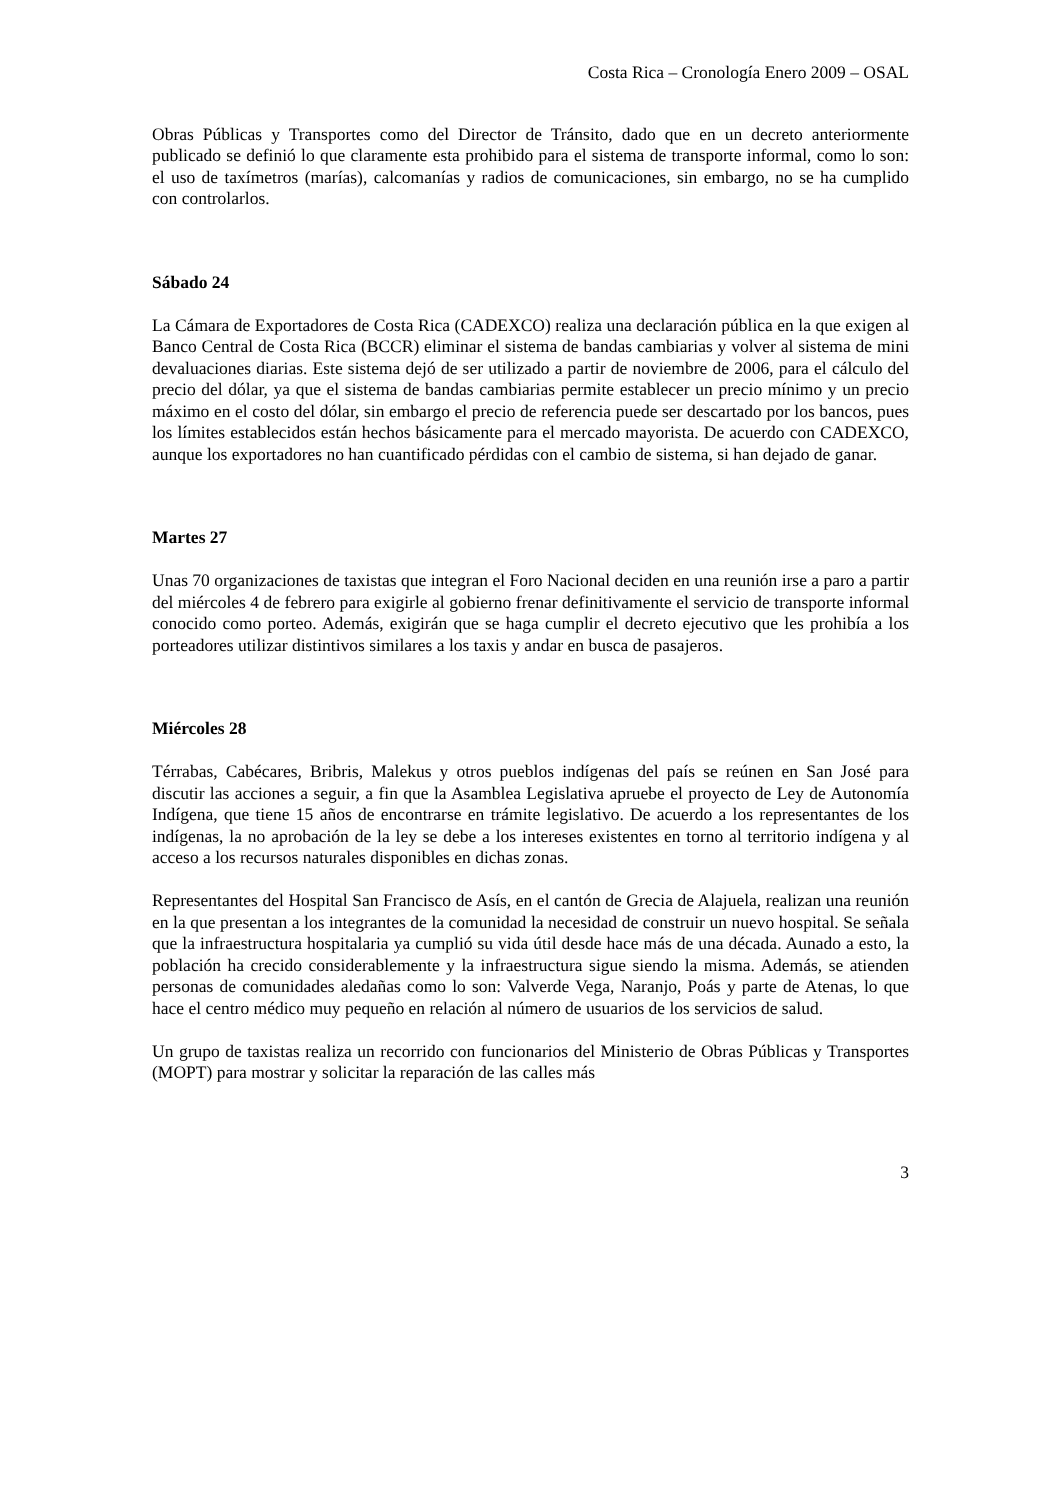Costa Rica – Cronología Enero 2009 – OSAL
Obras Públicas y Transportes como del Director de Tránsito, dado que en un decreto anteriormente publicado se definió lo que claramente esta prohibido para el sistema de transporte informal, como lo son: el uso de taxímetros (marías), calcomanías y radios de comunicaciones, sin embargo, no se ha cumplido con controlarlos.
Sábado 24
La Cámara de Exportadores de Costa Rica (CADEXCO) realiza una declaración pública en la que exigen al Banco Central de Costa Rica (BCCR) eliminar el sistema de bandas cambiarias y volver al sistema de mini devaluaciones diarias. Este sistema dejó de ser utilizado a partir de noviembre de 2006, para el cálculo del precio del dólar, ya que el sistema de bandas cambiarias permite establecer un precio mínimo y un precio máximo en el costo del dólar, sin embargo el precio de referencia puede ser descartado por los bancos, pues los límites establecidos están hechos básicamente para el mercado mayorista. De acuerdo con CADEXCO, aunque los exportadores no han cuantificado pérdidas con el cambio de sistema, si han dejado de ganar.
Martes 27
Unas 70 organizaciones de taxistas que integran el Foro Nacional deciden en una reunión irse a paro a partir del miércoles 4 de febrero para exigirle al gobierno frenar definitivamente el servicio de transporte informal conocido como porteo. Además, exigirán que se haga cumplir el decreto ejecutivo que les prohibía a los porteadores utilizar distintivos similares a los taxis y andar en busca de pasajeros.
Miércoles 28
Térrabas, Cabécares, Bribris, Malekus y otros pueblos indígenas del país se reúnen en San José para discutir las acciones a seguir, a fin que la Asamblea Legislativa apruebe el proyecto de Ley de Autonomía Indígena, que tiene 15 años de encontrarse en trámite legislativo. De acuerdo a los representantes de los indígenas, la no aprobación de la ley se debe a los intereses existentes en torno al territorio indígena y al acceso a los recursos naturales disponibles en dichas zonas.
Representantes del Hospital San Francisco de Asís, en el cantón de Grecia de Alajuela, realizan una reunión en la que presentan a los integrantes de la comunidad la necesidad de construir un nuevo hospital. Se señala que la infraestructura hospitalaria ya cumplió su vida útil desde hace más de una década. Aunado a esto, la población ha crecido considerablemente y la infraestructura sigue siendo la misma. Además, se atienden personas de comunidades aledañas como lo son: Valverde Vega, Naranjo, Poás y parte de Atenas, lo que hace el centro médico muy pequeño en relación al número de usuarios de los servicios de salud.
Un grupo de taxistas realiza un recorrido con funcionarios del Ministerio de Obras Públicas y Transportes (MOPT) para mostrar y solicitar la reparación de las calles más
3